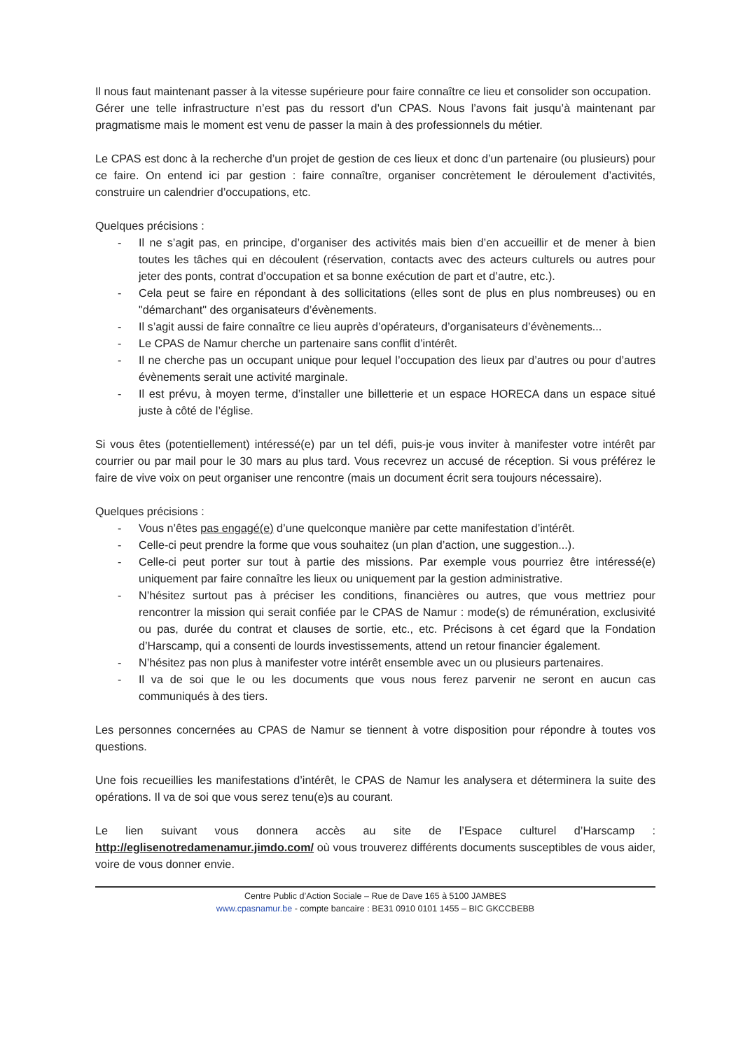Il nous faut maintenant passer à la vitesse supérieure pour faire connaître ce lieu et consolider son occupation.
Gérer une telle infrastructure n’est pas du ressort d’un CPAS. Nous l’avons fait jusqu’à maintenant par pragmatisme mais le moment est venu de passer la main à des professionnels du métier.
Le CPAS est donc à la recherche d’un projet de gestion de ces lieux et donc d’un partenaire (ou plusieurs) pour ce faire. On entend ici par gestion : faire connaître, organiser concrètement le déroulement d’activités, construire un calendrier d’occupations, etc.
Quelques précisions :
- Il ne s’agit pas, en principe, d’organiser des activités mais bien d’en accueillir et de mener à bien toutes les tâches qui en découlent (réservation, contacts avec des acteurs culturels ou autres pour jeter des ponts, contrat d’occupation et sa bonne exécution de part et d’autre, etc.).
- Cela peut se faire en répondant à des sollicitations (elles sont de plus en plus nombreuses) ou en "démarchant" des organisateurs d’évènements.
- Il s’agit aussi de faire connaître ce lieu auprès d’opérateurs, d’organisateurs d’évènements...
- Le CPAS de Namur cherche un partenaire sans conflit d’intérêt.
- Il ne cherche pas un occupant unique pour lequel l’occupation des lieux par d’autres ou pour d’autres évènements serait une activité marginale.
- Il est prévu, à moyen terme, d’installer une billetterie et un espace HORECA dans un espace situé juste à côté de l’église.
Si vous êtes (potentiellement) intéressé(e) par un tel défi, puis-je vous inviter à manifester votre intérêt par courrier ou par mail pour le 30 mars au plus tard. Vous recevrez un accusé de réception. Si vous préférez le faire de vive voix on peut organiser une rencontre (mais un document écrit sera toujours nécessaire).
Quelques précisions :
- Vous n’êtes pas engagé(e) d’une quelconque manière par cette manifestation d’intérêt.
- Celle-ci peut prendre la forme que vous souhaitez (un plan d’action, une suggestion...).
- Celle-ci peut porter sur tout à partie des missions. Par exemple vous pourriez être intéressé(e) uniquement par faire connaître les lieux ou uniquement par la gestion administrative.
- N’hésitez surtout pas à préciser les conditions, financières ou autres, que vous mettriez pour rencontrer la mission qui serait confiée par le CPAS de Namur : mode(s) de rémunération, exclusivité ou pas, durée du contrat et clauses de sortie, etc., etc. Précisons à cet égard que la Fondation d’Harscamp, qui a consenti de lourds investissements, attend un retour financier également.
- N’hésitez pas non plus à manifester votre intérêt ensemble avec un ou plusieurs partenaires.
- Il va de soi que le ou les documents que vous nous ferez parvenir ne seront en aucun cas communiqués à des tiers.
Les personnes concernées au CPAS de Namur se tiennent à votre disposition pour répondre à toutes vos questions.
Une fois recueillies les manifestations d’intérêt, le CPAS de Namur les analysera et déterminera la suite des opérations. Il va de soi que vous serez tenu(e)s au courant.
Le lien suivant vous donnera accès au site de l’Espace culturel d’Harscamp : http://eglisenotredamenamur.jimdo.com/ où vous trouverez différents documents susceptibles de vous aider, voire de vous donner envie.
Centre Public d’Action Sociale – Rue de Dave 165 à 5100 JAMBES
www.cpasnamur.be - compte bancaire : BE31 0910 0101 1455 – BIC GKCCBEBB